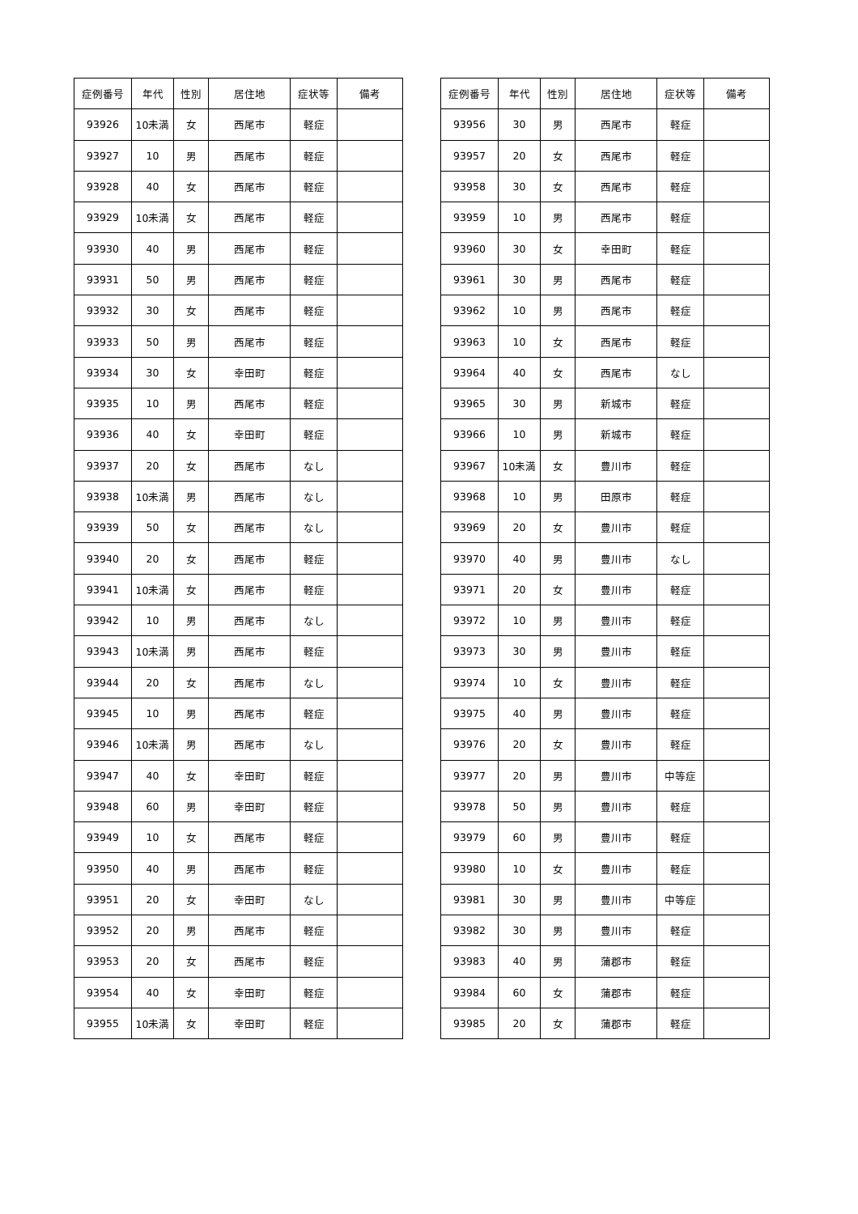| 症例番号 | 年代 | 性別 | 居住地 | 症状等 | 備考 |
| --- | --- | --- | --- | --- | --- |
| 93926 | 10未満 | 女 | 西尾市 | 軽症 | |
| 93927 | 10 | 男 | 西尾市 | 軽症 | |
| 93928 | 40 | 女 | 西尾市 | 軽症 | |
| 93929 | 10未満 | 女 | 西尾市 | 軽症 | |
| 93930 | 40 | 男 | 西尾市 | 軽症 | |
| 93931 | 50 | 男 | 西尾市 | 軽症 | |
| 93932 | 30 | 女 | 西尾市 | 軽症 | |
| 93933 | 50 | 男 | 西尾市 | 軽症 | |
| 93934 | 30 | 女 | 幸田町 | 軽症 | |
| 93935 | 10 | 男 | 西尾市 | 軽症 | |
| 93936 | 40 | 女 | 幸田町 | 軽症 | |
| 93937 | 20 | 女 | 西尾市 | なし | |
| 93938 | 10未満 | 男 | 西尾市 | なし | |
| 93939 | 50 | 女 | 西尾市 | なし | |
| 93940 | 20 | 女 | 西尾市 | 軽症 | |
| 93941 | 10未満 | 女 | 西尾市 | 軽症 | |
| 93942 | 10 | 男 | 西尾市 | なし | |
| 93943 | 10未満 | 男 | 西尾市 | 軽症 | |
| 93944 | 20 | 女 | 西尾市 | なし | |
| 93945 | 10 | 男 | 西尾市 | 軽症 | |
| 93946 | 10未満 | 男 | 西尾市 | なし | |
| 93947 | 40 | 女 | 幸田町 | 軽症 | |
| 93948 | 60 | 男 | 幸田町 | 軽症 | |
| 93949 | 10 | 女 | 西尾市 | 軽症 | |
| 93950 | 40 | 男 | 西尾市 | 軽症 | |
| 93951 | 20 | 女 | 幸田町 | なし | |
| 93952 | 20 | 男 | 西尾市 | 軽症 | |
| 93953 | 20 | 女 | 西尾市 | 軽症 | |
| 93954 | 40 | 女 | 幸田町 | 軽症 | |
| 93955 | 10未満 | 女 | 幸田町 | 軽症 | |
| 症例番号 | 年代 | 性別 | 居住地 | 症状等 | 備考 |
| --- | --- | --- | --- | --- | --- |
| 93956 | 30 | 男 | 西尾市 | 軽症 | |
| 93957 | 20 | 女 | 西尾市 | 軽症 | |
| 93958 | 30 | 女 | 西尾市 | 軽症 | |
| 93959 | 10 | 男 | 西尾市 | 軽症 | |
| 93960 | 30 | 女 | 幸田町 | 軽症 | |
| 93961 | 30 | 男 | 西尾市 | 軽症 | |
| 93962 | 10 | 男 | 西尾市 | 軽症 | |
| 93963 | 10 | 女 | 西尾市 | 軽症 | |
| 93964 | 40 | 女 | 西尾市 | なし | |
| 93965 | 30 | 男 | 新城市 | 軽症 | |
| 93966 | 10 | 男 | 新城市 | 軽症 | |
| 93967 | 10未満 | 女 | 豊川市 | 軽症 | |
| 93968 | 10 | 男 | 田原市 | 軽症 | |
| 93969 | 20 | 女 | 豊川市 | 軽症 | |
| 93970 | 40 | 男 | 豊川市 | なし | |
| 93971 | 20 | 女 | 豊川市 | 軽症 | |
| 93972 | 10 | 男 | 豊川市 | 軽症 | |
| 93973 | 30 | 男 | 豊川市 | 軽症 | |
| 93974 | 10 | 女 | 豊川市 | 軽症 | |
| 93975 | 40 | 男 | 豊川市 | 軽症 | |
| 93976 | 20 | 女 | 豊川市 | 軽症 | |
| 93977 | 20 | 男 | 豊川市 | 中等症 | |
| 93978 | 50 | 男 | 豊川市 | 軽症 | |
| 93979 | 60 | 男 | 豊川市 | 軽症 | |
| 93980 | 10 | 女 | 豊川市 | 軽症 | |
| 93981 | 30 | 男 | 豊川市 | 中等症 | |
| 93982 | 30 | 男 | 豊川市 | 軽症 | |
| 93983 | 40 | 男 | 蒲郡市 | 軽症 | |
| 93984 | 60 | 女 | 蒲郡市 | 軽症 | |
| 93985 | 20 | 女 | 蒲郡市 | 軽症 | |